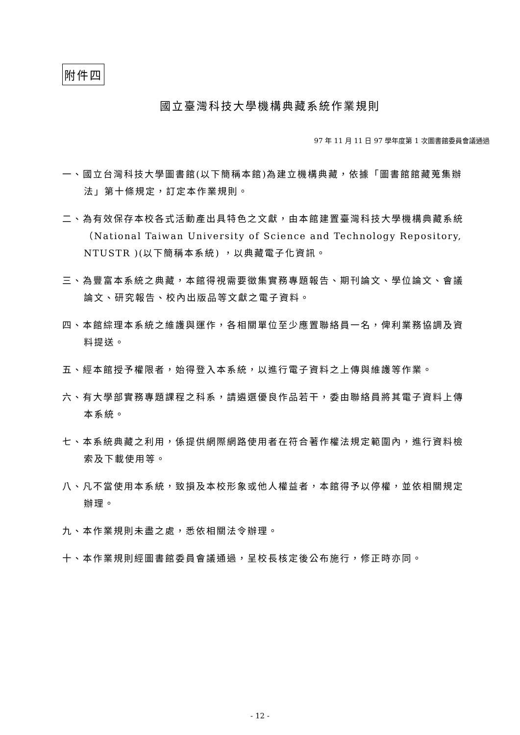附件四
國立臺灣科技大學機構典藏系統作業規則
97 年 11 月 11 日 97 學年度第 1 次圖書館委員會議通過
一、國立台灣科技大學圖書館(以下簡稱本館)為建立機構典藏，依據「圖書館館藏蒐集辦法」第十條規定，訂定本作業規則。
二、為有效保存本校各式活動產出具特色之文獻，由本館建置臺灣科技大學機構典藏系統（National Taiwan University of Science and Technology Repository, NTUSTR )(以下簡稱本系統) ，以典藏電子化資訊。
三、為豐富本系統之典藏，本館得視需要徵集實務專題報告、期刊論文、學位論文、會議論文、研究報告、校內出版品等文獻之電子資料。
四、本館綜理本系統之維護與運作，各相關單位至少應置聯絡員一名，俾利業務協調及資料提送。
五、經本館授予權限者，始得登入本系統，以進行電子資料之上傳與維護等作業。
六、有大學部實務專題課程之科系，請遴選優良作品若干，委由聯絡員將其電子資料上傳本系統。
七、本系統典藏之利用，係提供網際網路使用者在符合著作權法規定範圍內，進行資料檢索及下載使用等。
八、凡不當使用本系統，致損及本校形象或他人權益者，本館得予以停權，並依相關規定辦理。
九、本作業規則未盡之處，悉依相關法令辦理。
十、本作業規則經圖書館委員會議通過，呈校長核定後公布施行，修正時亦同。
- 12 -